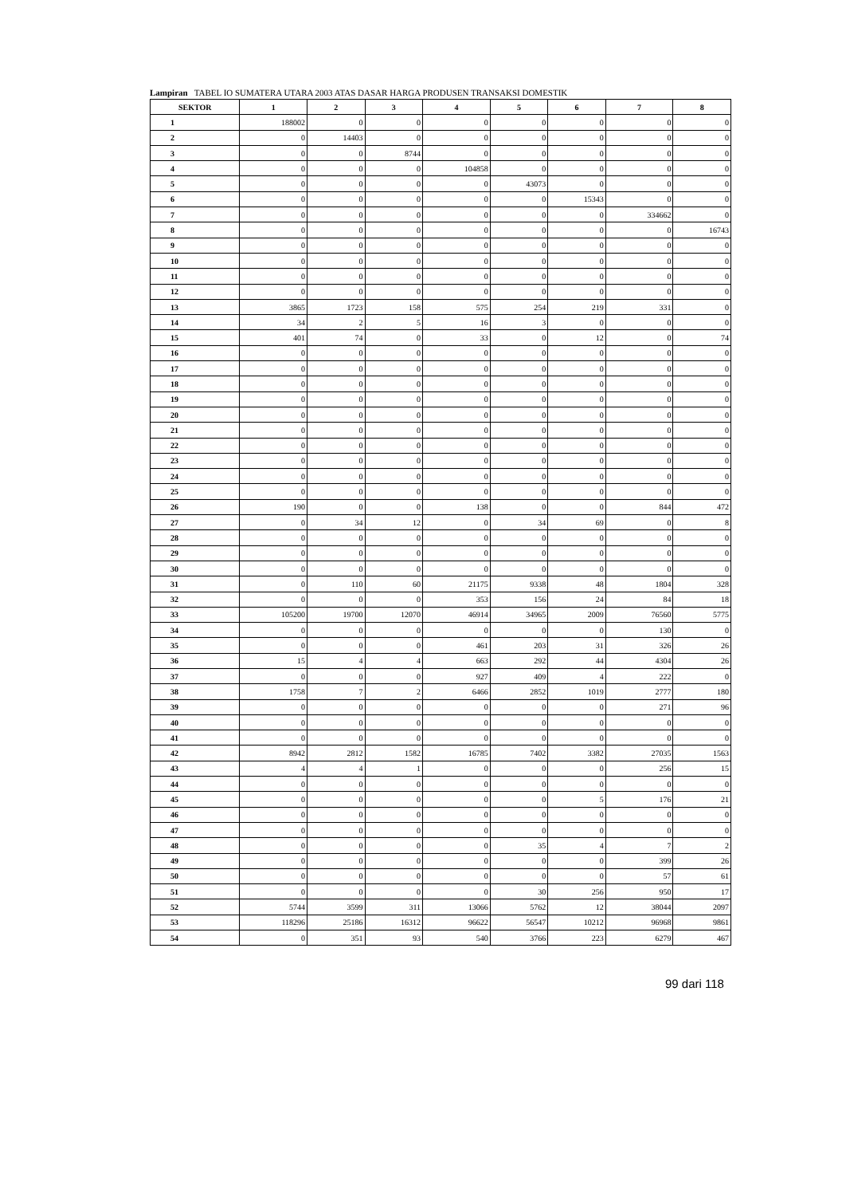Lampiran TABEL IO SUMATERA UTARA 2003 ATAS DASAR HARGA PRODUSEN TRANSAKSI DOMESTIK
| SEKTOR | 1 | 2 | 3 | 4 | 5 | 6 | 7 | 8 |
| --- | --- | --- | --- | --- | --- | --- | --- | --- |
| 1 | 188002 | 0 | 0 | 0 | 0 | 0 | 0 | 0 |
| 2 | 0 | 14403 | 0 | 0 | 0 | 0 | 0 | 0 |
| 3 | 0 | 0 | 8744 | 0 | 0 | 0 | 0 | 0 |
| 4 | 0 | 0 | 0 | 104858 | 0 | 0 | 0 | 0 |
| 5 | 0 | 0 | 0 | 0 | 43073 | 0 | 0 | 0 |
| 6 | 0 | 0 | 0 | 0 | 0 | 15343 | 0 | 0 |
| 7 | 0 | 0 | 0 | 0 | 0 | 0 | 334662 | 0 |
| 8 | 0 | 0 | 0 | 0 | 0 | 0 | 0 | 16743 |
| 9 | 0 | 0 | 0 | 0 | 0 | 0 | 0 | 0 |
| 10 | 0 | 0 | 0 | 0 | 0 | 0 | 0 | 0 |
| 11 | 0 | 0 | 0 | 0 | 0 | 0 | 0 | 0 |
| 12 | 0 | 0 | 0 | 0 | 0 | 0 | 0 | 0 |
| 13 | 3865 | 1723 | 158 | 575 | 254 | 219 | 331 | 0 |
| 14 | 34 | 2 | 5 | 16 | 3 | 0 | 0 | 0 |
| 15 | 401 | 74 | 0 | 33 | 0 | 12 | 0 | 74 |
| 16 | 0 | 0 | 0 | 0 | 0 | 0 | 0 | 0 |
| 17 | 0 | 0 | 0 | 0 | 0 | 0 | 0 | 0 |
| 18 | 0 | 0 | 0 | 0 | 0 | 0 | 0 | 0 |
| 19 | 0 | 0 | 0 | 0 | 0 | 0 | 0 | 0 |
| 20 | 0 | 0 | 0 | 0 | 0 | 0 | 0 | 0 |
| 21 | 0 | 0 | 0 | 0 | 0 | 0 | 0 | 0 |
| 22 | 0 | 0 | 0 | 0 | 0 | 0 | 0 | 0 |
| 23 | 0 | 0 | 0 | 0 | 0 | 0 | 0 | 0 |
| 24 | 0 | 0 | 0 | 0 | 0 | 0 | 0 | 0 |
| 25 | 0 | 0 | 0 | 0 | 0 | 0 | 0 | 0 |
| 26 | 190 | 0 | 0 | 138 | 0 | 0 | 844 | 472 |
| 27 | 0 | 34 | 12 | 0 | 34 | 69 | 0 | 8 |
| 28 | 0 | 0 | 0 | 0 | 0 | 0 | 0 | 0 |
| 29 | 0 | 0 | 0 | 0 | 0 | 0 | 0 | 0 |
| 30 | 0 | 0 | 0 | 0 | 0 | 0 | 0 | 0 |
| 31 | 0 | 110 | 60 | 21175 | 9338 | 48 | 1804 | 328 |
| 32 | 0 | 0 | 0 | 353 | 156 | 24 | 84 | 18 |
| 33 | 105200 | 19700 | 12070 | 46914 | 34965 | 2009 | 76560 | 5775 |
| 34 | 0 | 0 | 0 | 0 | 0 | 0 | 130 | 0 |
| 35 | 0 | 0 | 0 | 461 | 203 | 31 | 326 | 26 |
| 36 | 15 | 4 | 4 | 663 | 292 | 44 | 4304 | 26 |
| 37 | 0 | 0 | 0 | 927 | 409 | 4 | 222 | 0 |
| 38 | 1758 | 7 | 2 | 6466 | 2852 | 1019 | 2777 | 180 |
| 39 | 0 | 0 | 0 | 0 | 0 | 0 | 271 | 96 |
| 40 | 0 | 0 | 0 | 0 | 0 | 0 | 0 | 0 |
| 41 | 0 | 0 | 0 | 0 | 0 | 0 | 0 | 0 |
| 42 | 8942 | 2812 | 1582 | 16785 | 7402 | 3382 | 27035 | 1563 |
| 43 | 4 | 4 | 1 | 0 | 0 | 0 | 256 | 15 |
| 44 | 0 | 0 | 0 | 0 | 0 | 0 | 0 | 0 |
| 45 | 0 | 0 | 0 | 0 | 0 | 5 | 176 | 21 |
| 46 | 0 | 0 | 0 | 0 | 0 | 0 | 0 | 0 |
| 47 | 0 | 0 | 0 | 0 | 0 | 0 | 0 | 0 |
| 48 | 0 | 0 | 0 | 0 | 35 | 4 | 7 | 2 |
| 49 | 0 | 0 | 0 | 0 | 0 | 0 | 399 | 26 |
| 50 | 0 | 0 | 0 | 0 | 0 | 0 | 57 | 61 |
| 51 | 0 | 0 | 0 | 0 | 30 | 256 | 950 | 17 |
| 52 | 5744 | 3599 | 311 | 13066 | 5762 | 12 | 38044 | 2097 |
| 53 | 118296 | 25186 | 16312 | 96622 | 56547 | 10212 | 96968 | 9861 |
| 54 | 0 | 351 | 93 | 540 | 3766 | 223 | 6279 | 467 |
99 dari 118